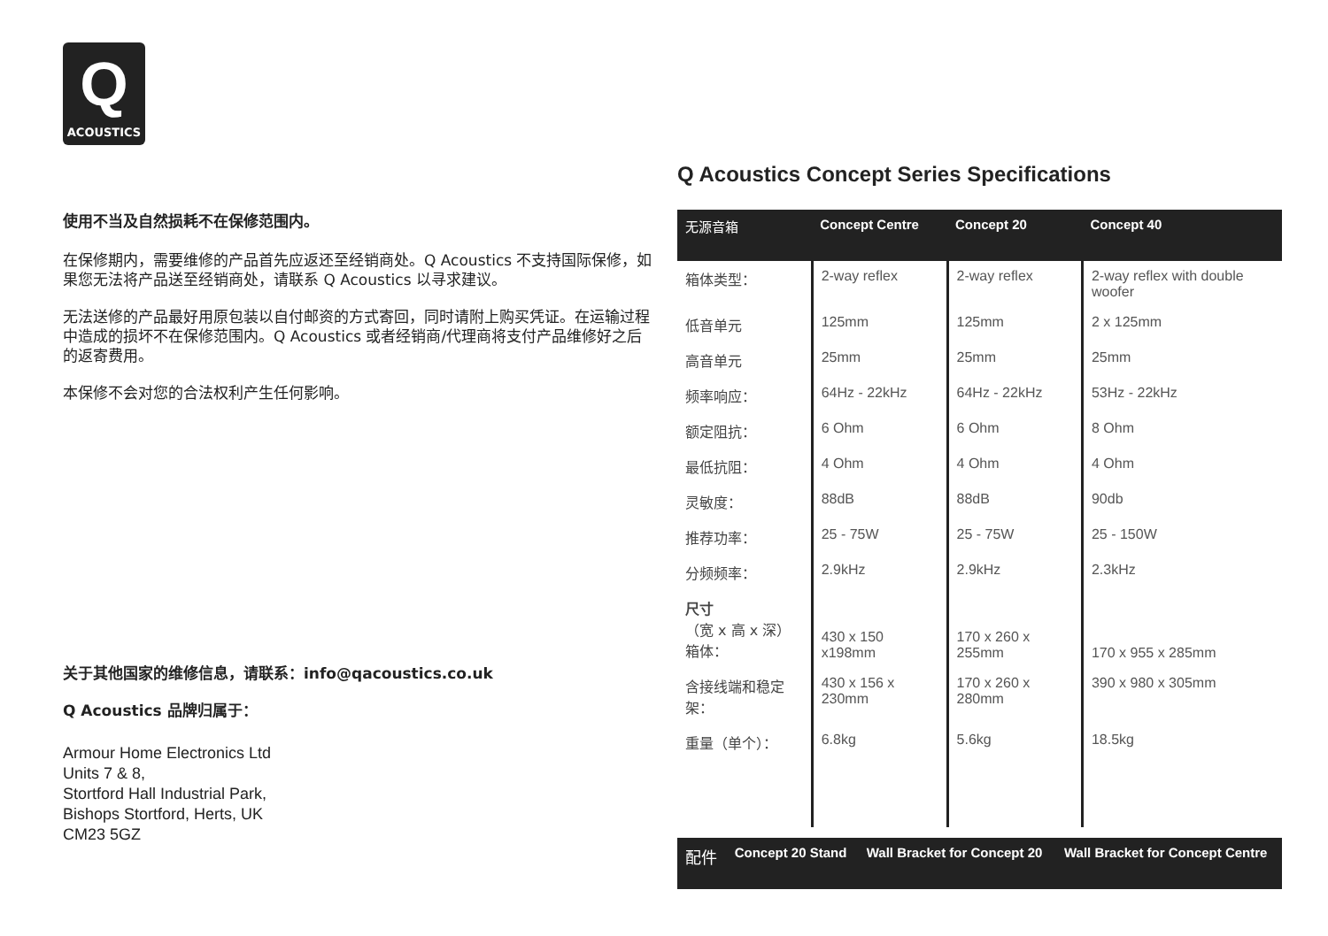Q
ACOUSTICS
使用不当及自然损耗不在保修范围内。
在保修期内，需要维修的产品首先应返还至经销商处。Q Acoustics 不支持国际保修，如果您无法将产品送至经销商处，请联系 Q Acoustics 以寻求建议。
无法送修的产品最好用原包装以自付邮资的方式寄回，同时请附上购买凭证。在运输过程中造成的损坏不在保修范围内。Q Acoustics 或者经销商/代理商将支付产品维修好之后的返寄费用。
本保修不会对您的合法权利产生任何影响。
关于其他国家的维修信息，请联系：info@qacoustics.co.uk
Q Acoustics 品牌归属于：
Armour Home Electronics Ltd
Units 7 & 8,
Stortford Hall Industrial Park,
Bishops Stortford, Herts, UK
CM23 5GZ
Q Acoustics Concept Series Specifications
| 无源音箱 | Concept Centre | Concept 20 | Concept 40 |
| --- | --- | --- | --- |
| 箱体类型： | 2-way reflex | 2-way reflex | 2-way reflex with double woofer |
| 低音单元 | 125mm | 125mm | 2 x 125mm |
| 高音单元 | 25mm | 25mm | 25mm |
| 频率响应： | 64Hz - 22kHz | 64Hz - 22kHz | 53Hz - 22kHz |
| 额定阻抗： | 6 Ohm | 6 Ohm | 8 Ohm |
| 最低抗阻： | 4 Ohm | 4 Ohm | 4 Ohm |
| 灵敏度： | 88dB | 88dB | 90db |
| 推荐功率： | 25 - 75W | 25 - 75W | 25 - 150W |
| 分频频率： | 2.9kHz | 2.9kHz | 2.3kHz |
| 尺寸 （宽 x 高 x 深） 箱体： | 430 x 150 x198mm | 170 x 260 x 255mm | 170 x 955 x 285mm |
| 含接线端和稳定架： | 430 x 156 x 230mm | 170 x 260 x 280mm | 390 x 980 x 305mm |
| 重量（单个）： | 6.8kg | 5.6kg | 18.5kg |
| 配件 | Concept 20 Stand | Wall Bracket for Concept 20 | Wall Bracket for Concept Centre |
| --- | --- | --- | --- |